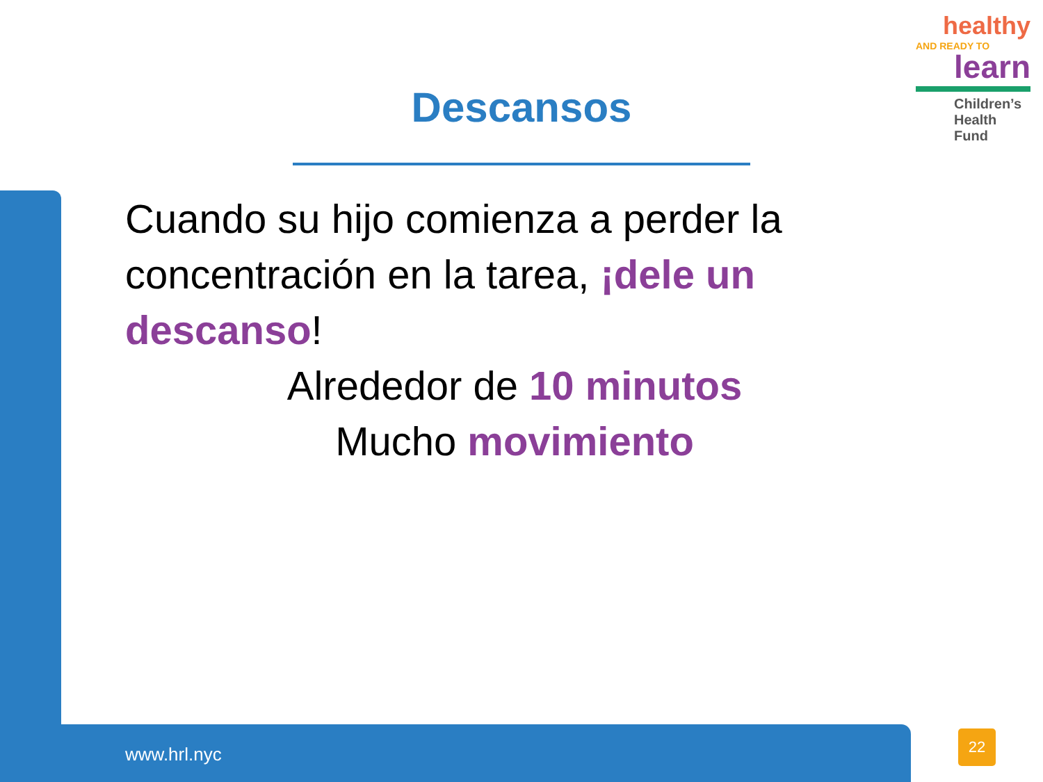healthy
AND READY TO
learn
Children’s
Health Fund
Descansos
Cuando su hijo comienza a perder la concentración en la tarea, ¡dele un descanso!
Alrededor de 10 minutos
Mucho movimiento
www.hrl.nyc
22